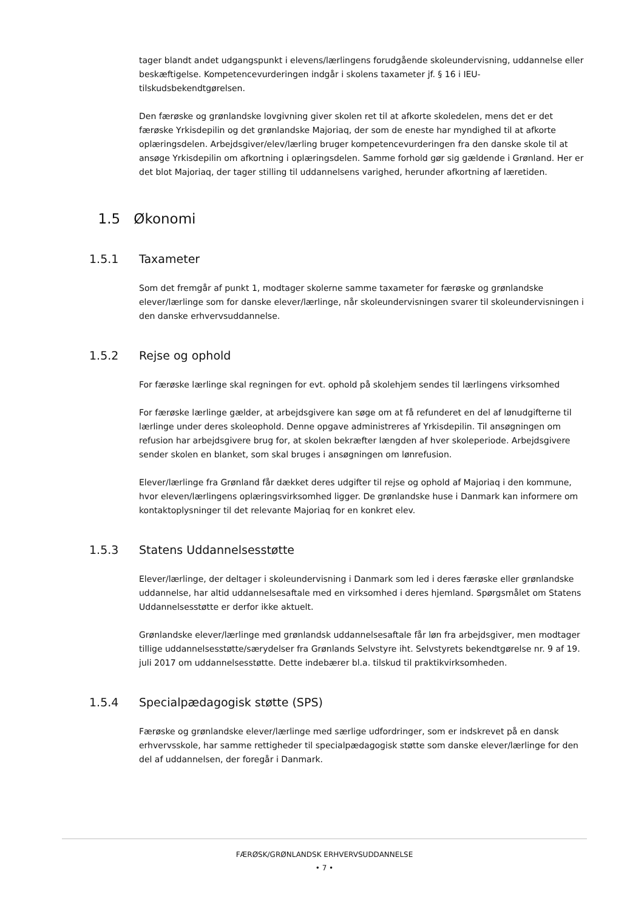tager blandt andet udgangspunkt i elevens/lærlingens forudgående skoleundervisning, uddannelse eller beskæftigelse. Kompetencevurderingen indgår i skolens taxameter jf. § 16 i IEU-tilskudsbekendtgørelsen.
Den færøske og grønlandske lovgivning giver skolen ret til at afkorte skoledelen, mens det er det færøske Yrkisdepilin og det grønlandske Majoriaq, der som de eneste har myndighed til at afkorte oplæringsdelen. Arbejdsgiver/elev/lærling bruger kompetencevurderingen fra den danske skole til at ansøge Yrkisdepilin om afkortning i oplæringsdelen. Samme forhold gør sig gældende i Grønland. Her er det blot Majoriaq, der tager stilling til uddannelsens varighed, herunder afkortning af læretiden.
1.5 Økonomi
1.5.1 Taxameter
Som det fremgår af punkt 1, modtager skolerne samme taxameter for færøske og grønlandske elever/lærlinge som for danske elever/lærlinge, når skoleundervisningen svarer til skoleundervisningen i den danske erhvervsuddannelse.
1.5.2 Rejse og ophold
For færøske lærlinge skal regningen for evt. ophold på skolehjem sendes til lærlingens virksomhed
For færøske lærlinge gælder, at arbejdsgivere kan søge om at få refunderet en del af lønudgifterne til lærlinge under deres skoleophold. Denne opgave administreres af Yrkisdepilin. Til ansøgningen om refusion har arbejdsgivere brug for, at skolen bekræfter længden af hver skoleperiode. Arbejdsgivere sender skolen en blanket, som skal bruges i ansøgningen om lønrefusion.
Elever/lærlinge fra Grønland får dækket deres udgifter til rejse og ophold af Majoriaq i den kommune, hvor eleven/lærlingens oplæringsvirksomhed ligger. De grønlandske huse i Danmark kan informere om kontaktoplysninger til det relevante Majoriaq for en konkret elev.
1.5.3 Statens Uddannelsesstøtte
Elever/lærlinge, der deltager i skoleundervisning i Danmark som led i deres færøske eller grønlandske uddannelse, har altid uddannelsesaftale med en virksomhed i deres hjemland. Spørgsmålet om Statens Uddannelsesstøtte er derfor ikke aktuelt.
Grønlandske elever/lærlinge med grønlandsk uddannelsesaftale får løn fra arbejdsgiver, men modtager tillige uddannelsesstøtte/særydelser fra Grønlands Selvstyre iht. Selvstyrets bekendtgørelse nr. 9 af 19. juli 2017 om uddannelsesstøtte. Dette indebærer bl.a. tilskud til praktikvirksomheden.
1.5.4 Specialpædagogisk støtte (SPS)
Færøske og grønlandske elever/lærlinge med særlige udfordringer, som er indskrevet på en dansk erhvervsskole, har samme rettigheder til specialpædagogisk støtte som danske elever/lærlinge for den del af uddannelsen, der foregår i Danmark.
FÆRØSK/GRØNLANDSK ERHVERVSUDDANNELSE
• 7 •